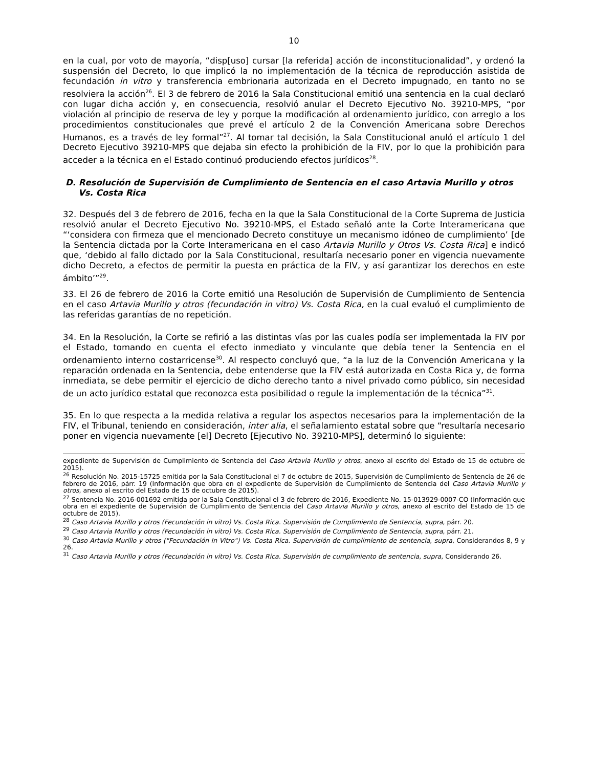10
en la cual, por voto de mayoría, “disp[uso] cursar [la referida] acción de inconstitucionalidad”, y ordenó la suspensión del Decreto, lo que implicó la no implementación de la técnica de reproducción asistida de fecundación in vitro y transferencia embrionaria autorizada en el Decreto impugnado, en tanto no se resolviera la acción<sup>26</sup>. El 3 de febrero de 2016 la Sala Constitucional emitió una sentencia en la cual declaró con lugar dicha acción y, en consecuencia, resolvió anular el Decreto Ejecutivo No. 39210-MPS, “por violación al principio de reserva de ley y porque la modificación al ordenamiento jurídico, con arreglo a los procedimientos constitucionales que prevé el artículo 2 de la Convención Americana sobre Derechos Humanos, es a través de ley formal”<sup>27</sup>. Al tomar tal decisión, la Sala Constitucional anuló el artículo 1 del Decreto Ejecutivo 39210-MPS que dejaba sin efecto la prohibición de la FIV, por lo que la prohibición para acceder a la técnica en el Estado continuó produciendo efectos jurídicos<sup>28</sup>.
D. Resolución de Supervisión de Cumplimiento de Sentencia en el caso Artavia Murillo y otros Vs. Costa Rica
32. Después del 3 de febrero de 2016, fecha en la que la Sala Constitucional de la Corte Suprema de Justicia resolvió anular el Decreto Ejecutivo No. 39210-MPS, el Estado señaló ante la Corte Interamericana que “‘considera con firmeza que el mencionado Decreto constituye un mecanismo idóneo de cumplimiento’ [de la Sentencia dictada por la Corte Interamericana en el caso Artavia Murillo y Otros Vs. Costa Rica] e indicó que, ‘debido al fallo dictado por la Sala Constitucional, resultaría necesario poner en vigencia nuevamente dicho Decreto, a efectos de permitir la puesta en práctica de la FIV, y así garantizar los derechos en este ámbito’”<sup>29</sup>.
33. El 26 de febrero de 2016 la Corte emitió una Resolución de Supervisión de Cumplimiento de Sentencia en el caso Artavia Murillo y otros (fecundación in vitro) Vs. Costa Rica, en la cual evaluó el cumplimiento de las referidas garantías de no repetición.
34. En la Resolución, la Corte se refirió a las distintas vías por las cuales podía ser implementada la FIV por el Estado, tomando en cuenta el efecto inmediato y vinculante que debía tener la Sentencia en el ordenamiento interno costarricense<sup>30</sup>. Al respecto concluyó que, “a la luz de la Convención Americana y la reparación ordenada en la Sentencia, debe entenderse que la FIV está autorizada en Costa Rica y, de forma inmediata, se debe permitir el ejercicio de dicho derecho tanto a nivel privado como público, sin necesidad de un acto jurídico estatal que reconozca esta posibilidad o regule la implementación de la técnica”<sup>31</sup>.
35. En lo que respecta a la medida relativa a regular los aspectos necesarios para la implementación de la FIV, el Tribunal, teniendo en consideración, inter alia, el señalamiento estatal sobre que “resultaría necesario poner en vigencia nuevamente [el] Decreto [Ejecutivo No. 39210-MPS], determinó lo siguiente:
expediente de Supervisión de Cumplimiento de Sentencia del Caso Artavia Murillo y otros, anexo al escrito del Estado de 15 de octubre de 2015).
<sup>26</sup> Resolución No. 2015-15725 emitida por la Sala Constitucional el 7 de octubre de 2015, Supervisión de Cumplimiento de Sentencia de 26 de febrero de 2016, párr. 19 (Información que obra en el expediente de Supervisión de Cumplimiento de Sentencia del Caso Artavia Murillo y otros, anexo al escrito del Estado de 15 de octubre de 2015).
<sup>27</sup> Sentencia No. 2016-001692 emitida por la Sala Constitucional el 3 de febrero de 2016, Expediente No. 15-013929-0007-CO (Información que obra en el expediente de Supervisión de Cumplimiento de Sentencia del Caso Artavia Murillo y otros, anexo al escrito del Estado de 15 de octubre de 2015).
<sup>28</sup> Caso Artavia Murillo y otros (Fecundación in vitro) Vs. Costa Rica. Supervisión de Cumplimiento de Sentencia, supra, párr. 20.
<sup>29</sup> Caso Artavia Murillo y otros (Fecundación in vitro) Vs. Costa Rica. Supervisión de Cumplimiento de Sentencia, supra, párr. 21.
<sup>30</sup> Caso Artavia Murillo y otros ("Fecundación In Vitro") Vs. Costa Rica. Supervisión de cumplimiento de sentencia, supra, Considerandos 8, 9 y 26.
<sup>31</sup> Caso Artavia Murillo y otros (Fecundación in vitro) Vs. Costa Rica. Supervisión de cumplimiento de sentencia, supra, Considerando 26.